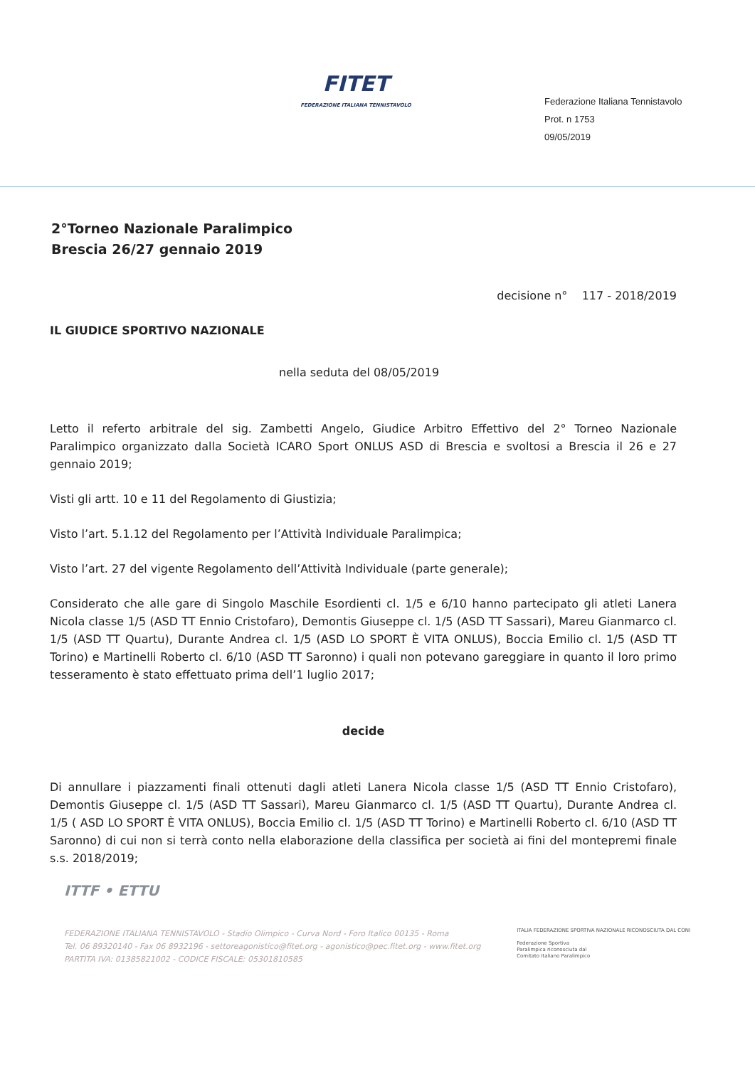FITET
FEDERAZIONE ITALIANA TENNISTAVOLO
Federazione Italiana Tennistavolo
Prot. n 1753
09/05/2019
2°Torneo Nazionale Paralimpico
Brescia 26/27 gennaio 2019
decisione n° 117 - 2018/2019
IL GIUDICE SPORTIVO NAZIONALE
nella seduta del 08/05/2019
Letto il referto arbitrale del sig. Zambetti Angelo, Giudice Arbitro Effettivo del 2° Torneo Nazionale Paralimpico organizzato dalla Società ICARO Sport ONLUS ASD di Brescia e svoltosi a Brescia il 26 e 27 gennaio 2019;
Visti gli artt. 10 e 11 del Regolamento di Giustizia;
Visto l’art. 5.1.12 del Regolamento per l’Attività Individuale Paralimpica;
Visto l’art. 27 del vigente Regolamento dell’Attività Individuale (parte generale);
Considerato che alle gare di Singolo Maschile Esordienti cl. 1/5 e 6/10 hanno partecipato gli atleti Lanera Nicola classe 1/5 (ASD TT Ennio Cristofaro), Demontis Giuseppe cl. 1/5 (ASD TT Sassari), Mareu Gianmarco cl. 1/5 (ASD TT Quartu), Durante Andrea cl. 1/5 (ASD LO SPORT È VITA ONLUS), Boccia Emilio cl. 1/5 (ASD TT Torino) e Martinelli Roberto cl. 6/10 (ASD TT Saronno) i quali non potevano gareggiare in quanto il loro primo tesseramento è stato effettuato prima dell’1 luglio 2017;
decide
Di annullare i piazzamenti finali ottenuti dagli atleti Lanera Nicola classe 1/5 (ASD TT Ennio Cristofaro), Demontis Giuseppe cl. 1/5 (ASD TT Sassari), Mareu Gianmarco cl. 1/5 (ASD TT Quartu), Durante Andrea cl. 1/5 ( ASD LO SPORT È VITA ONLUS), Boccia Emilio cl. 1/5 (ASD TT Torino) e Martinelli Roberto cl. 6/10 (ASD TT Saronno) di cui non si terrà conto nella elaborazione della classifica per società ai fini del montepremi finale s.s. 2018/2019;
ITTF • ETTU
FEDERAZIONE ITALIANA TENNISTAVOLO - Stadio Olimpico - Curva Nord - Foro Italico 00135 - Roma
Tel. 06 89320140 - Fax 06 8932196 - settoreagonistico@fitet.org - agonistico@pec.fitet.org - www.fitet.org
PARTITA IVA: 01385821002 - CODICE FISCALE: 05301810585
ITALIA FEDERAZIONE SPORTIVA NAZIONALE RICONOSCIUTA DAL CONI
Federazione Sportiva
Paralimpica riconosciuta dal
Comitato Italiano Paralimpico